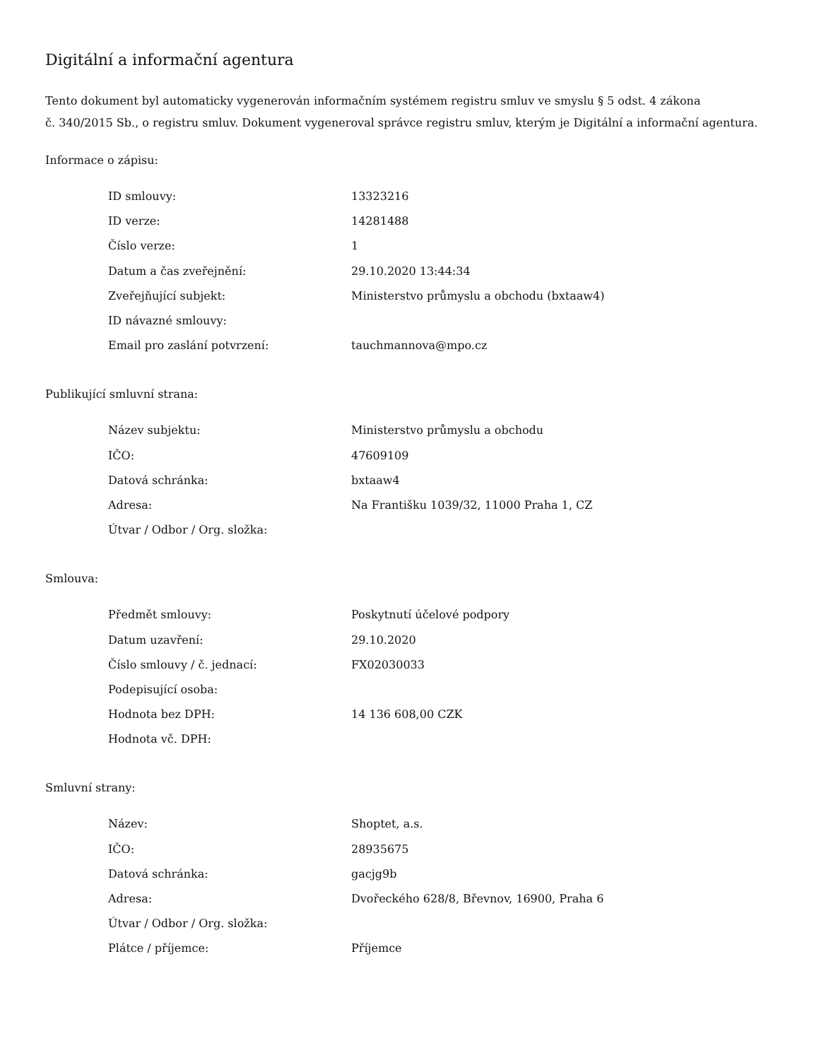Digitální a informační agentura
Tento dokument byl automaticky vygenerován informačním systémem registru smluv ve smyslu § 5 odst. 4 zákona
č. 340/2015 Sb., o registru smluv. Dokument vygeneroval správce registru smluv, kterým je Digitální a informační agentura.
Informace o zápisu:
| ID smlouvy: | 13323216 |
| ID verze: | 14281488 |
| Číslo verze: | 1 |
| Datum a čas zveřejnění: | 29.10.2020 13:44:34 |
| Zveřejňující subjekt: | Ministerstvo průmyslu a obchodu (bxtaaw4) |
| ID návazné smlouvy: | |
| Email pro zaslání potvrzení: | tauchmannova@mpo.cz |
Publikující smluvní strana:
| Název subjektu: | Ministerstvo průmyslu a obchodu |
| IČO: | 47609109 |
| Datová schránka: | bxtaaw4 |
| Adresa: | Na Františku 1039/32, 11000 Praha 1, CZ |
| Útvar / Odbor / Org. složka: | |
Smlouva:
| Předmět smlouvy: | Poskytnutí účelové podpory |
| Datum uzavření: | 29.10.2020 |
| Číslo smlouvy / č. jednací: | FX02030033 |
| Podepisující osoba: | |
| Hodnota bez DPH: | 14 136 608,00 CZK |
| Hodnota vč. DPH: | |
Smluvní strany:
| Název: | Shoptet, a.s. |
| IČO: | 28935675 |
| Datová schránka: | gacjg9b |
| Adresa: | Dvořeckého 628/8, Břevnov, 16900, Praha 6 |
| Útvar / Odbor / Org. složka: | |
| Plátce / příjemce: | Příjemce |